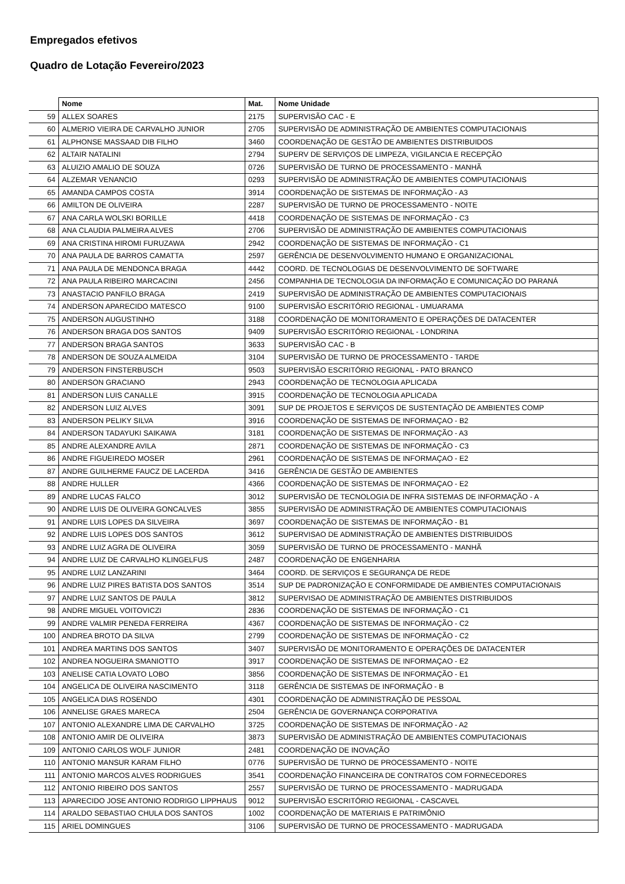Empregados efetivos
Quadro de Lotação Fevereiro/2023
| | Nome | Mat. | Nome Unidade |
| --- | --- | --- | --- |
| 59 | ALLEX SOARES | 2175 | SUPERVISÃO CAC - E |
| 60 | ALMERIO VIEIRA DE CARVALHO JUNIOR | 2705 | SUPERVISÃO DE ADMINISTRAÇÃO DE AMBIENTES COMPUTACIONAIS |
| 61 | ALPHONSE MASSAAD DIB FILHO | 3460 | COORDENAÇÃO DE GESTÃO DE AMBIENTES DISTRIBUIDOS |
| 62 | ALTAIR NATALINI | 2794 | SUPERV DE SERVIÇOS DE LIMPEZA, VIGILANCIA E RECEPÇÃO |
| 63 | ALUIZIO AMALIO DE SOUZA | 0726 | SUPERVISÃO DE TURNO DE PROCESSAMENTO - MANHÃ |
| 64 | ALZEMAR VENANCIO | 0293 | SUPERVISÃO DE ADMINISTRAÇÃO DE AMBIENTES COMPUTACIONAIS |
| 65 | AMANDA CAMPOS COSTA | 3914 | COORDENAÇÃO DE SISTEMAS DE INFORMAÇÃO - A3 |
| 66 | AMILTON DE OLIVEIRA | 2287 | SUPERVISÃO DE TURNO DE PROCESSAMENTO - NOITE |
| 67 | ANA CARLA WOLSKI BORILLE | 4418 | COORDENAÇÃO DE SISTEMAS DE INFORMAÇÃO - C3 |
| 68 | ANA CLAUDIA PALMEIRA ALVES | 2706 | SUPERVISÃO DE ADMINISTRAÇÃO DE AMBIENTES COMPUTACIONAIS |
| 69 | ANA CRISTINA HIROMI FURUZAWA | 2942 | COORDENAÇÃO DE SISTEMAS DE INFORMAÇÃO - C1 |
| 70 | ANA PAULA DE BARROS CAMATTA | 2597 | GERÊNCIA DE DESENVOLVIMENTO HUMANO E ORGANIZACIONAL |
| 71 | ANA PAULA DE MENDONCA BRAGA | 4442 | COORD. DE TECNOLOGIAS DE DESENVOLVIMENTO DE SOFTWARE |
| 72 | ANA PAULA RIBEIRO MARCACINI | 2456 | COMPANHIA DE TECNOLOGIA DA INFORMAÇÃO E COMUNICAÇÃO DO PARANÁ |
| 73 | ANASTACIO PANFILO BRAGA | 2419 | SUPERVISÃO DE ADMINISTRAÇÃO DE AMBIENTES COMPUTACIONAIS |
| 74 | ANDERSON APARECIDO MATESCO | 9100 | SUPERVISÃO ESCRITÓRIO REGIONAL - UMUARAMA |
| 75 | ANDERSON AUGUSTINHO | 3188 | COORDENAÇÃO DE MONITORAMENTO E OPERAÇÕES DE DATACENTER |
| 76 | ANDERSON BRAGA DOS SANTOS | 9409 | SUPERVISÃO ESCRITÓRIO REGIONAL - LONDRINA |
| 77 | ANDERSON BRAGA SANTOS | 3633 | SUPERVISÃO CAC - B |
| 78 | ANDERSON DE SOUZA ALMEIDA | 3104 | SUPERVISÃO DE TURNO DE PROCESSAMENTO - TARDE |
| 79 | ANDERSON FINSTERBUSCH | 9503 | SUPERVISÃO ESCRITÓRIO REGIONAL - PATO BRANCO |
| 80 | ANDERSON GRACIANO | 2943 | COORDENAÇÃO DE TECNOLOGIA APLICADA |
| 81 | ANDERSON LUIS CANALLE | 3915 | COORDENAÇÃO DE TECNOLOGIA APLICADA |
| 82 | ANDERSON LUIZ ALVES | 3091 | SUP DE PROJETOS E SERVIÇOS DE SUSTENTAÇÃO DE AMBIENTES COMP |
| 83 | ANDERSON PELIKY SILVA | 3916 | COORDENAÇÃO DE SISTEMAS DE INFORMAÇAO - B2 |
| 84 | ANDERSON TADAYUKI SAIKAWA | 3181 | COORDENAÇÃO DE SISTEMAS DE INFORMAÇÃO - A3 |
| 85 | ANDRE ALEXANDRE AVILA | 2871 | COORDENAÇÃO DE SISTEMAS DE INFORMAÇÃO - C3 |
| 86 | ANDRE FIGUEIREDO MOSER | 2961 | COORDENAÇÃO DE SISTEMAS DE INFORMAÇAO - E2 |
| 87 | ANDRE GUILHERME FAUCZ DE LACERDA | 3416 | GERÊNCIA DE GESTÃO DE AMBIENTES |
| 88 | ANDRE HULLER | 4366 | COORDENAÇÃO DE SISTEMAS DE INFORMAÇAO - E2 |
| 89 | ANDRE LUCAS FALCO | 3012 | SUPERVISÃO DE TECNOLOGIA DE INFRA SISTEMAS DE INFORMAÇÃO - A |
| 90 | ANDRE LUIS DE OLIVEIRA GONCALVES | 3855 | SUPERVISÃO DE ADMINISTRAÇÃO DE AMBIENTES COMPUTACIONAIS |
| 91 | ANDRE LUIS LOPES DA SILVEIRA | 3697 | COORDENAÇÃO DE SISTEMAS DE INFORMAÇÃO - B1 |
| 92 | ANDRE LUIS LOPES DOS SANTOS | 3612 | SUPERVISAO DE ADMINISTRAÇÃO DE AMBIENTES DISTRIBUIDOS |
| 93 | ANDRE LUIZ AGRA DE OLIVEIRA | 3059 | SUPERVISÃO DE TURNO DE PROCESSAMENTO - MANHÃ |
| 94 | ANDRE LUIZ DE CARVALHO KLINGELFUS | 2487 | COORDENAÇÃO DE ENGENHARIA |
| 95 | ANDRE LUIZ LANZARINI | 3464 | COORD. DE SERVIÇOS E SEGURANÇA DE REDE |
| 96 | ANDRE LUIZ PIRES BATISTA DOS SANTOS | 3514 | SUP DE PADRONIZAÇÃO E CONFORMIDADE DE AMBIENTES COMPUTACIONAIS |
| 97 | ANDRE LUIZ SANTOS DE PAULA | 3812 | SUPERVISAO DE ADMINISTRAÇÃO DE AMBIENTES DISTRIBUIDOS |
| 98 | ANDRE MIGUEL VOITOVICZI | 2836 | COORDENAÇÃO DE SISTEMAS DE INFORMAÇÃO - C1 |
| 99 | ANDRE VALMIR PENEDA FERREIRA | 4367 | COORDENAÇÃO DE SISTEMAS DE INFORMAÇÃO - C2 |
| 100 | ANDREA BROTO DA SILVA | 2799 | COORDENAÇÃO DE SISTEMAS DE INFORMAÇÃO - C2 |
| 101 | ANDREA MARTINS DOS SANTOS | 3407 | SUPERVISÃO DE MONITORAMENTO E OPERAÇÕES DE DATACENTER |
| 102 | ANDREA NOGUEIRA SMANIOTTO | 3917 | COORDENAÇÃO DE SISTEMAS DE INFORMAÇAO - E2 |
| 103 | ANELISE CATIA LOVATO LOBO | 3856 | COORDENAÇÃO DE SISTEMAS DE INFORMAÇÃO - E1 |
| 104 | ANGELICA DE OLIVEIRA NASCIMENTO | 3118 | GERÊNCIA DE SISTEMAS DE INFORMAÇÃO - B |
| 105 | ANGELICA DIAS ROSENDO | 4301 | COORDENAÇÃO DE ADMINISTRAÇÃO DE PESSOAL |
| 106 | ANNELISE GRAES MARECA | 2504 | GERÊNCIA DE GOVERNANÇA CORPORATIVA |
| 107 | ANTONIO ALEXANDRE LIMA DE CARVALHO | 3725 | COORDENAÇÃO DE SISTEMAS DE INFORMAÇÃO - A2 |
| 108 | ANTONIO AMIR DE OLIVEIRA | 3873 | SUPERVISÃO DE ADMINISTRAÇÃO DE AMBIENTES COMPUTACIONAIS |
| 109 | ANTONIO CARLOS WOLF JUNIOR | 2481 | COORDENAÇÃO DE INOVAÇÃO |
| 110 | ANTONIO MANSUR KARAM FILHO | 0776 | SUPERVISÃO DE TURNO DE PROCESSAMENTO - NOITE |
| 111 | ANTONIO MARCOS ALVES RODRIGUES | 3541 | COORDENAÇÃO FINANCEIRA DE CONTRATOS COM FORNECEDORES |
| 112 | ANTONIO RIBEIRO DOS SANTOS | 2557 | SUPERVISÃO DE TURNO DE PROCESSAMENTO - MADRUGADA |
| 113 | APARECIDO JOSE ANTONIO RODRIGO LIPPHAUS | 9012 | SUPERVISÃO ESCRITÓRIO REGIONAL - CASCAVEL |
| 114 | ARALDO SEBASTIAO CHULA DOS SANTOS | 1002 | COORDENAÇÃO DE MATERIAIS E PATRIMÔNIO |
| 115 | ARIEL DOMINGUES | 3106 | SUPERVISÃO DE TURNO DE PROCESSAMENTO - MADRUGADA |